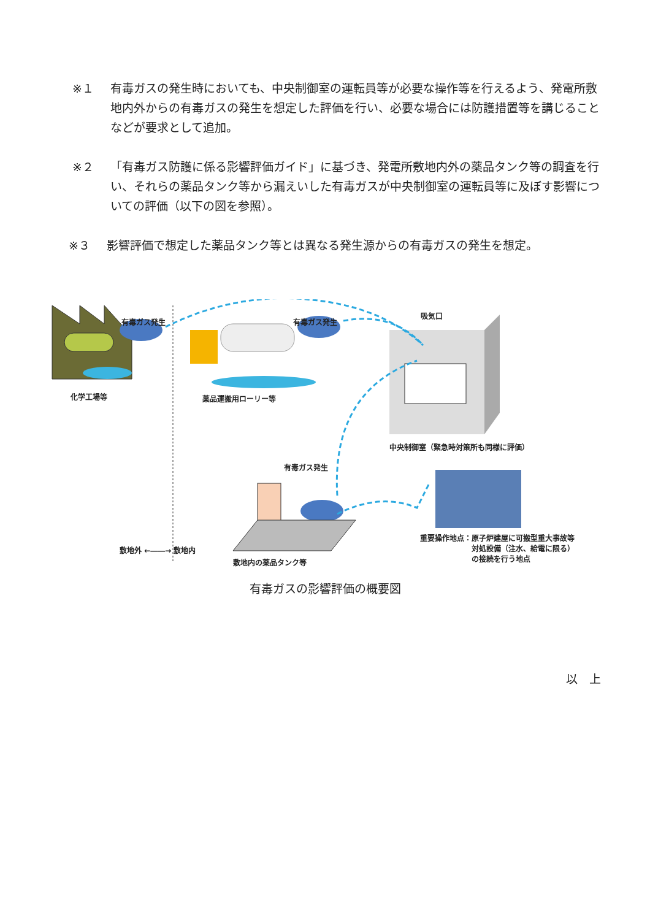※１ 有毒ガスの発生時においても、中央制御室の運転員等が必要な操作等を行えるよう、発電所敷地内外からの有毒ガスの発生を想定した評価を行い、必要な場合には防護措置等を講じることなどが要求として追加。
※２ 「有毒ガス防護に係る影響評価ガイド」に基づき、発電所敷地内外の薬品タンク等の調査を行い、それらの薬品タンク等から漏えいした有毒ガスが中央制御室の運転員等に及ぼす影響についての評価（以下の図を参照）。
※３ 影響評価で想定した薬品タンク等とは異なる発生源からの有毒ガスの発生を想定。
有毒ガス発生 有毒ガス発生
吸気口
化学工場等 薬品運搬用ローリー等
中央制御室（緊急時対策所も同様に評価）
有毒ガス発生
敷地内の薬品タンク等
重要操作地点：原子炉建屋に可搬型重大事故等
　　　　　　　対処設備（注水、給電に限る）
　　　　　　　の接続を行う地点
敷地外 ←――→ 敷地内
有毒ガスの影響評価の概要図
以　上